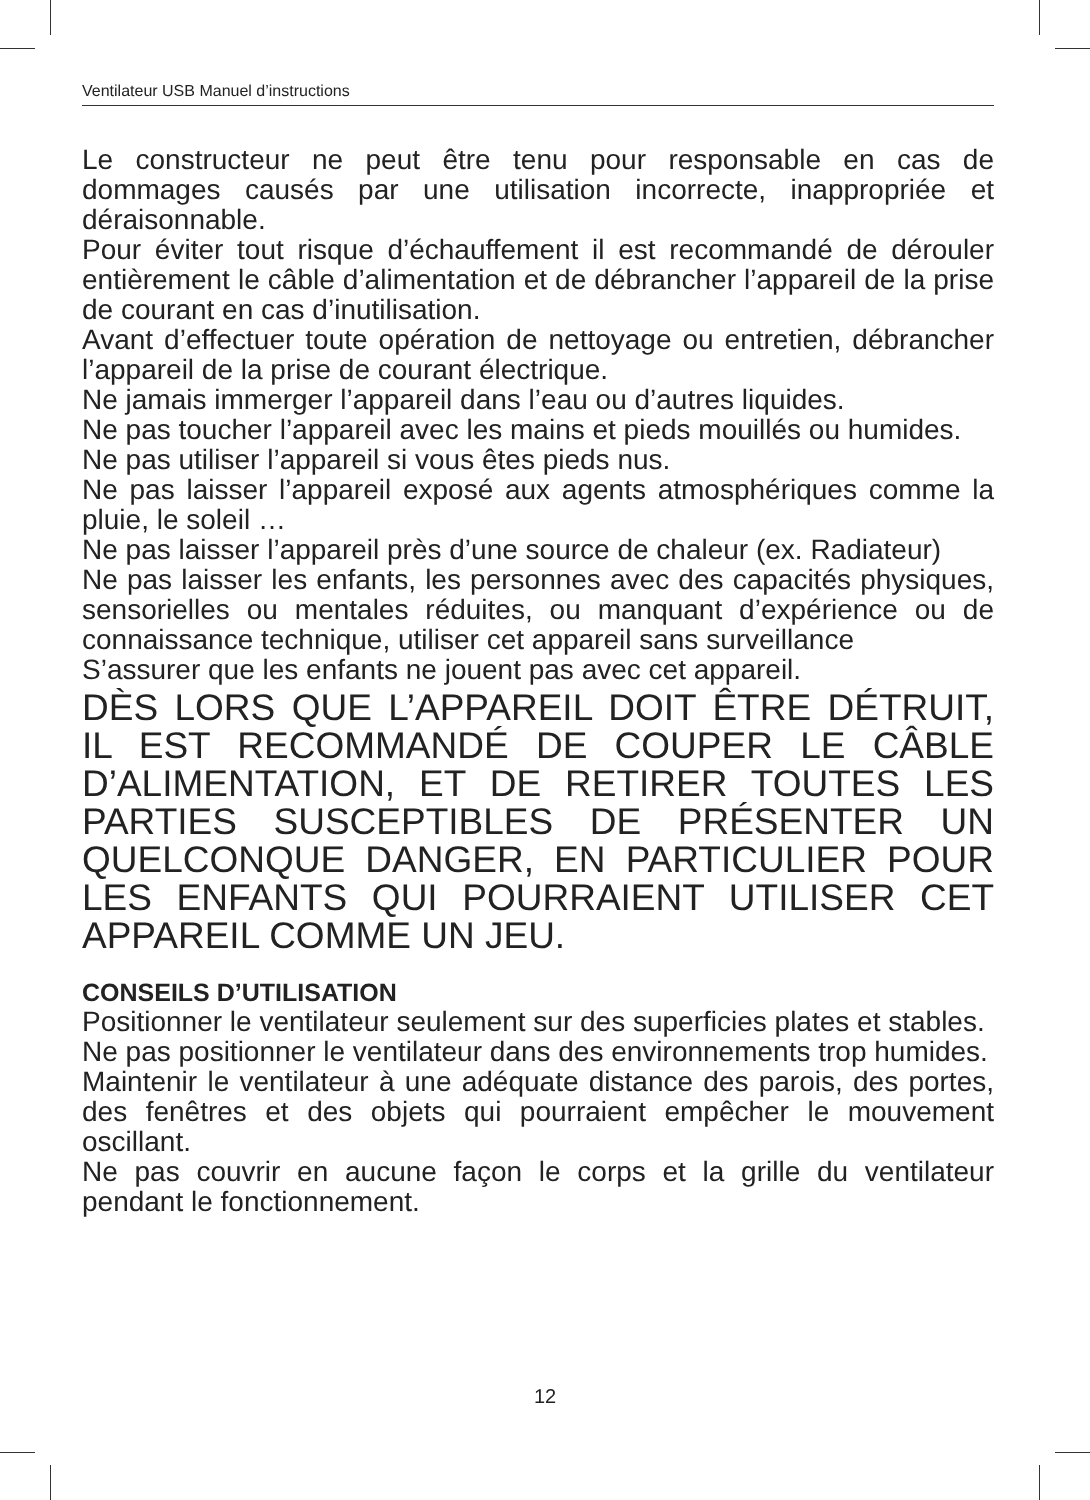Ventilateur USB Manuel d’instructions
Le constructeur ne peut être tenu pour responsable en cas de dommages causés par une utilisation incorrecte, inappropriée et déraisonnable.
Pour éviter tout risque d’échauffement il est recommandé de dérouler entièrement le câble d’alimentation et de débrancher l’appareil de la prise de courant en cas d’inutilisation.
Avant d’effectuer toute opération de nettoyage ou entretien, débrancher l’appareil de la prise de courant électrique.
Ne jamais immerger l’appareil dans l’eau ou d’autres liquides.
Ne pas toucher l’appareil avec les mains et pieds mouillés ou humides.
Ne pas utiliser l’appareil si vous êtes pieds nus.
Ne pas laisser l’appareil exposé aux agents atmosphériques comme la pluie, le soleil …
Ne pas laisser l’appareil près d’une source de chaleur (ex. Radiateur)
Ne pas laisser les enfants, les personnes avec des capacités physiques, sensorielles ou mentales réduites, ou manquant d’expérience ou de connaissance technique, utiliser cet appareil sans surveillance
S’assurer que les enfants ne jouent pas avec cet appareil.
DÈS LORS QUE L’APPAREIL DOIT ÊTRE DÉTRUIT, IL EST RECOMMANDÉ DE COUPER LE CÂBLE D’ALIMENTATION, ET DE RETIRER TOUTES LES PARTIES SUSCEPTIBLES DE PRÉSENTER UN QUELCONQUE DANGER, EN PARTICULIER POUR LES ENFANTS QUI POURRAIENT UTILISER CET APPAREIL COMME UN JEU.
CONSEILS D’UTILISATION
Positionner le ventilateur seulement sur des superficies plates et stables.
Ne pas positionner le ventilateur dans des environnements trop humides.
Maintenir le ventilateur à une adéquate distance des parois, des portes, des fenêtres et des objets qui pourraient empêcher le mouvement oscillant.
Ne pas couvrir en aucune façon le corps et la grille du ventilateur pendant le fonctionnement.
12